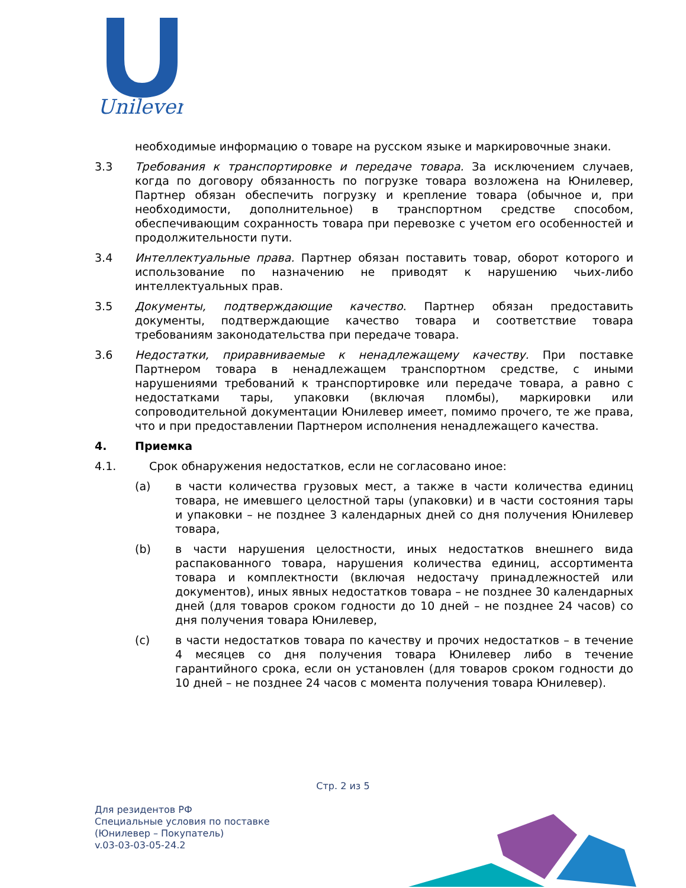Unilever
необходимые информацию о товаре на русском языке и маркировочные знаки.
3.3 Требования к транспортировке и передаче товара. За исключением случаев, когда по договору обязанность по погрузке товара возложена на Юнилевер, Партнер обязан обеспечить погрузку и крепление товара (обычное и, при необходимости, дополнительное) в транспортном средстве способом, обеспечивающим сохранность товара при перевозке с учетом его особенностей и продолжительности пути.
3.4 Интеллектуальные права. Партнер обязан поставить товар, оборот которого и использование по назначению не приводят к нарушению чьих-либо интеллектуальных прав.
3.5 Документы, подтверждающие качество. Партнер обязан предоставить документы, подтверждающие качество товара и соответствие товара требованиям законодательства при передаче товара.
3.6 Недостатки, приравниваемые к ненадлежащему качеству. При поставке Партнером товара в ненадлежащем транспортном средстве, с иными нарушениями требований к транспортировке или передаче товара, а равно с недостатками тары, упаковки (включая пломбы), маркировки или сопроводительной документации Юнилевер имеет, помимо прочего, те же права, что и при предоставлении Партнером исполнения ненадлежащего качества.
4. Приемка
4.1. Срок обнаружения недостатков, если не согласовано иное:
(a) в части количества грузовых мест, а также в части количества единиц товара, не имевшего целостной тары (упаковки) и в части состояния тары и упаковки – не позднее 3 календарных дней со дня получения Юнилевер товара,
(b) в части нарушения целостности, иных недостатков внешнего вида распакованного товара, нарушения количества единиц, ассортимента товара и комплектности (включая недостачу принадлежностей или документов), иных явных недостатков товара – не позднее 30 календарных дней (для товаров сроком годности до 10 дней – не позднее 24 часов) со дня получения товара Юнилевер,
(c) в части недостатков товара по качеству и прочих недостатков – в течение 4 месяцев со дня получения товара Юнилевер либо в течение гарантийного срока, если он установлен (для товаров сроком годности до 10 дней – не позднее 24 часов с момента получения товара Юнилевер).
Стр. 2 из 5
Для резидентов РФ
Специальные условия по поставке
(Юнилевер – Покупатель)
v.03-03-03-05-24.2